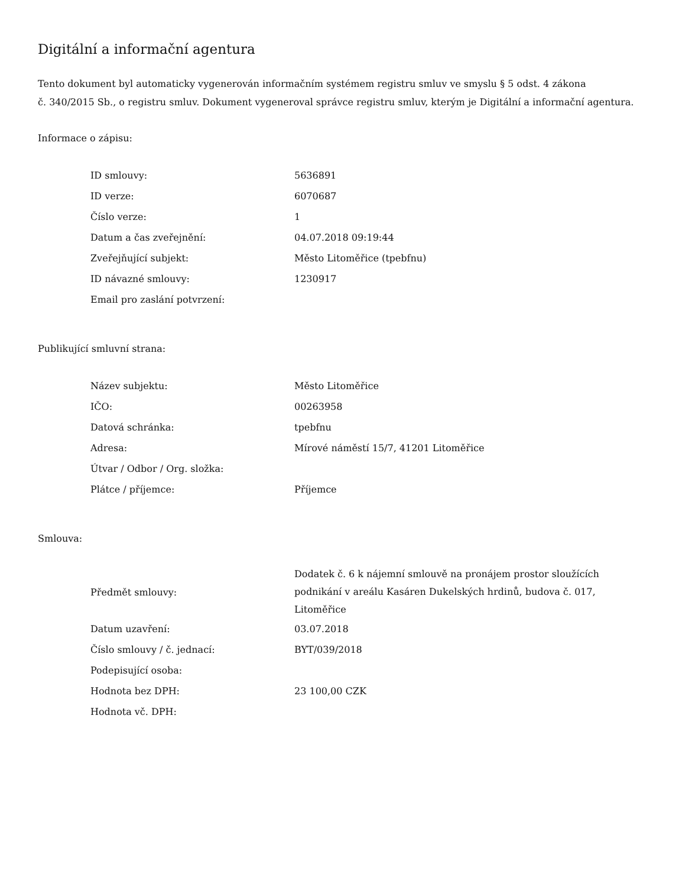Digitální a informační agentura
Tento dokument byl automaticky vygenerován informačním systémem registru smluv ve smyslu § 5 odst. 4 zákona
č. 340/2015 Sb., o registru smluv. Dokument vygeneroval správce registru smluv, kterým je Digitální a informační agentura.
Informace o zápisu:
| ID smlouvy: | 5636891 |
| ID verze: | 6070687 |
| Číslo verze: | 1 |
| Datum a čas zveřejnění: | 04.07.2018 09:19:44 |
| Zveřejňující subjekt: | Město Litoměřice (tpebfnu) |
| ID návazné smlouvy: | 1230917 |
| Email pro zaslání potvrzení: | |
Publikující smluvní strana:
| Název subjektu: | Město Litoměřice |
| IČO: | 00263958 |
| Datová schránka: | tpebfnu |
| Adresa: | Mírové náměstí 15/7, 41201 Litoměřice |
| Útvar / Odbor / Org. složka: | |
| Plátce / příjemce: | Příjemce |
Smlouva:
| Předmět smlouvy: | Dodatek č. 6 k nájemní smlouvě na pronájem prostor sloužících podnikání v areálu Kasáren Dukelských hrdinů, budova č. 017, Litoměřice |
| Datum uzavření: | 03.07.2018 |
| Číslo smlouvy / č. jednací: | BYT/039/2018 |
| Podepisující osoba: | |
| Hodnota bez DPH: | 23 100,00 CZK |
| Hodnota vč. DPH: | |